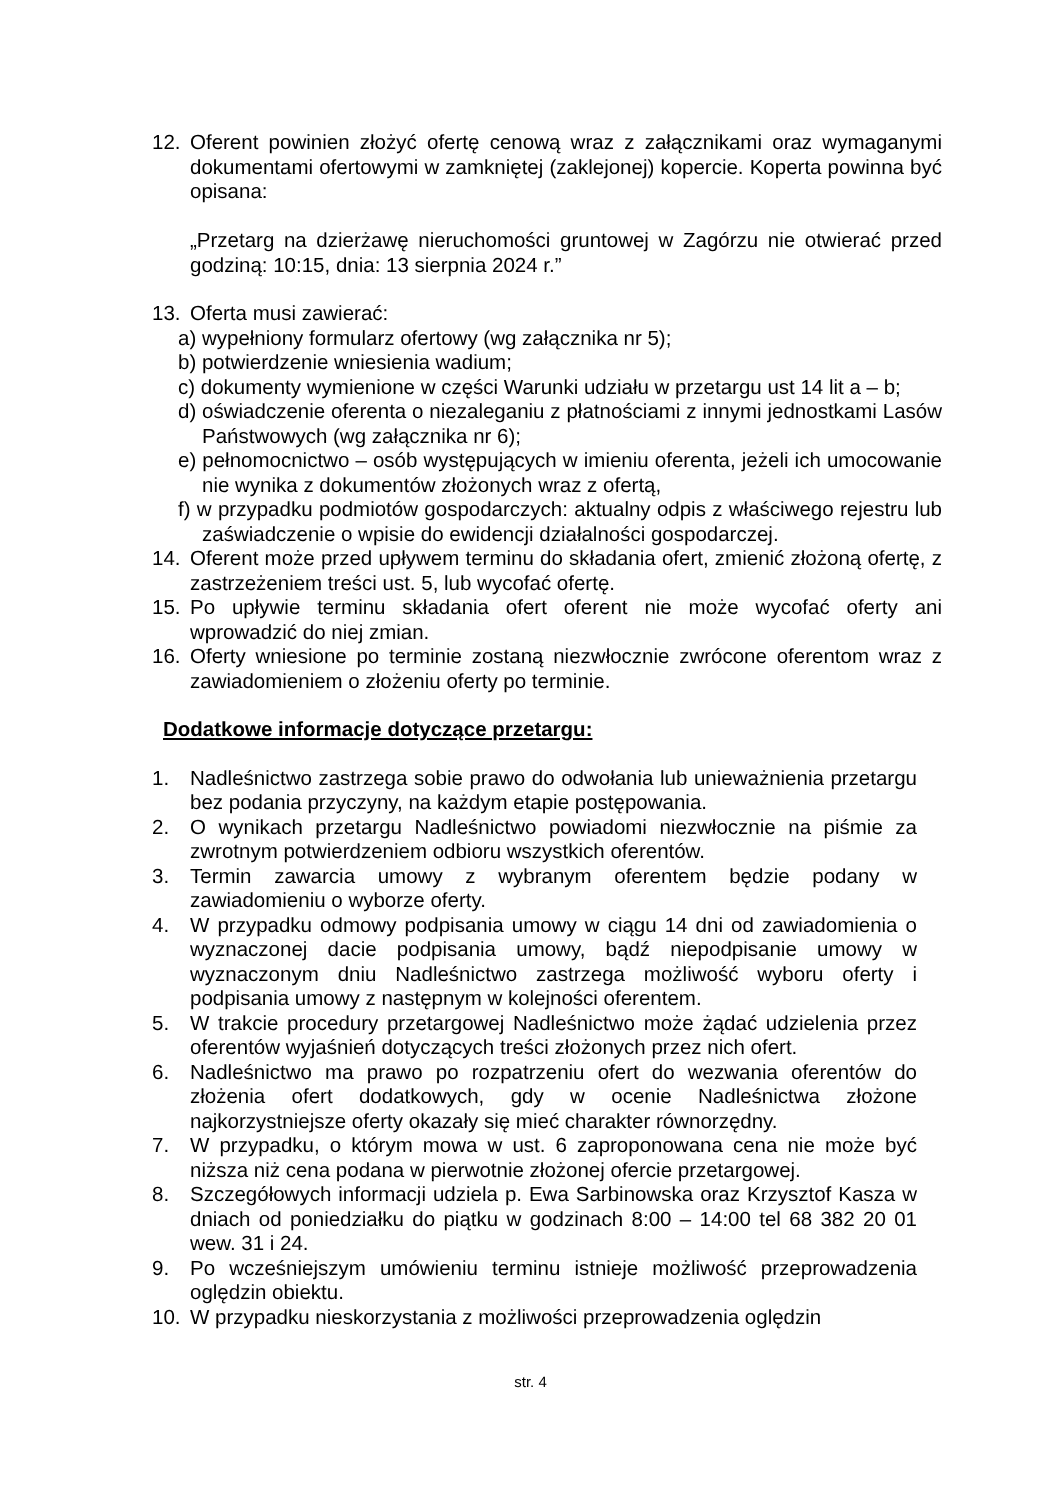12. Oferent powinien złożyć ofertę cenową wraz z załącznikami oraz wymaganymi dokumentami ofertowymi w zamkniętej (zaklejonej) kopercie. Koperta powinna być opisana:
„Przetarg na dzierżawę nieruchomości gruntowej w Zagórzu nie otwierać przed godziną: 10:15, dnia: 13 sierpnia 2024 r.”
13. Oferta musi zawierać:
a) wypełniony formularz ofertowy (wg załącznika nr 5);
b) potwierdzenie wniesienia wadium;
c) dokumenty wymienione w części Warunki udziału w przetargu ust 14 lit a – b;
d) oświadczenie oferenta o niezaleganiu z płatnościami z innymi jednostkami Lasów Państwowych (wg załącznika nr 6);
e) pełnomocnictwo – osób występujących w imieniu oferenta, jeżeli ich umocowanie nie wynika z dokumentów złożonych wraz z ofertą,
f) w przypadku podmiotów gospodarczych: aktualny odpis z właściwego rejestru lub zaświadczenie o wpisie do ewidencji działalności gospodarczej.
14. Oferent może przed upływem terminu do składania ofert, zmienić złożoną ofertę, z zastrzeżeniem treści ust. 5, lub wycofać ofertę.
15. Po upływie terminu składania ofert oferent nie może wycofać oferty ani wprowadzić do niej zmian.
16. Oferty wniesione po terminie zostaną niezwłocznie zwrócone oferentom wraz z zawiadomieniem o złożeniu oferty po terminie.
Dodatkowe informacje dotyczące przetargu:
1. Nadleśnictwo zastrzega sobie prawo do odwołania lub unieważnienia przetargu bez podania przyczyny, na każdym etapie postępowania.
2. O wynikach przetargu Nadleśnictwo powiadomi niezwłocznie na piśmie za zwrotnym potwierdzeniem odbioru wszystkich oferentów.
3. Termin zawarcia umowy z wybranym oferentem będzie podany w zawiadomieniu o wyborze oferty.
4. W przypadku odmowy podpisania umowy w ciągu 14 dni od zawiadomienia o wyznaczonej dacie podpisania umowy, bądź niepodpisanie umowy w wyznaczonym dniu Nadleśnictwo zastrzega możliwość wyboru oferty i podpisania umowy z następnym w kolejności oferentem.
5. W trakcie procedury przetargowej Nadleśnictwo może żądać udzielenia przez oferentów wyjaśnień dotyczących treści złożonych przez nich ofert.
6. Nadleśnictwo ma prawo po rozpatrzeniu ofert do wezwania oferentów do złożenia ofert dodatkowych, gdy w ocenie Nadleśnictwa złożone najkorzystniejsze oferty okazały się mieć charakter równorzędny.
7. W przypadku, o którym mowa w ust. 6 zaproponowana cena nie może być niższa niż cena podana w pierwotnie złożonej ofercie przetargowej.
8. Szczegółowych informacji udziela p. Ewa Sarbinowska oraz Krzysztof Kasza w dniach od poniedziałku do piątku w godzinach 8:00 – 14:00 tel 68 382 20 01 wew. 31 i 24.
9. Po wcześniejszym umówieniu terminu istnieje możliwość przeprowadzenia oględzin obiektu.
10. W przypadku nieskorzystania z możliwości przeprowadzenia oględzin
str. 4